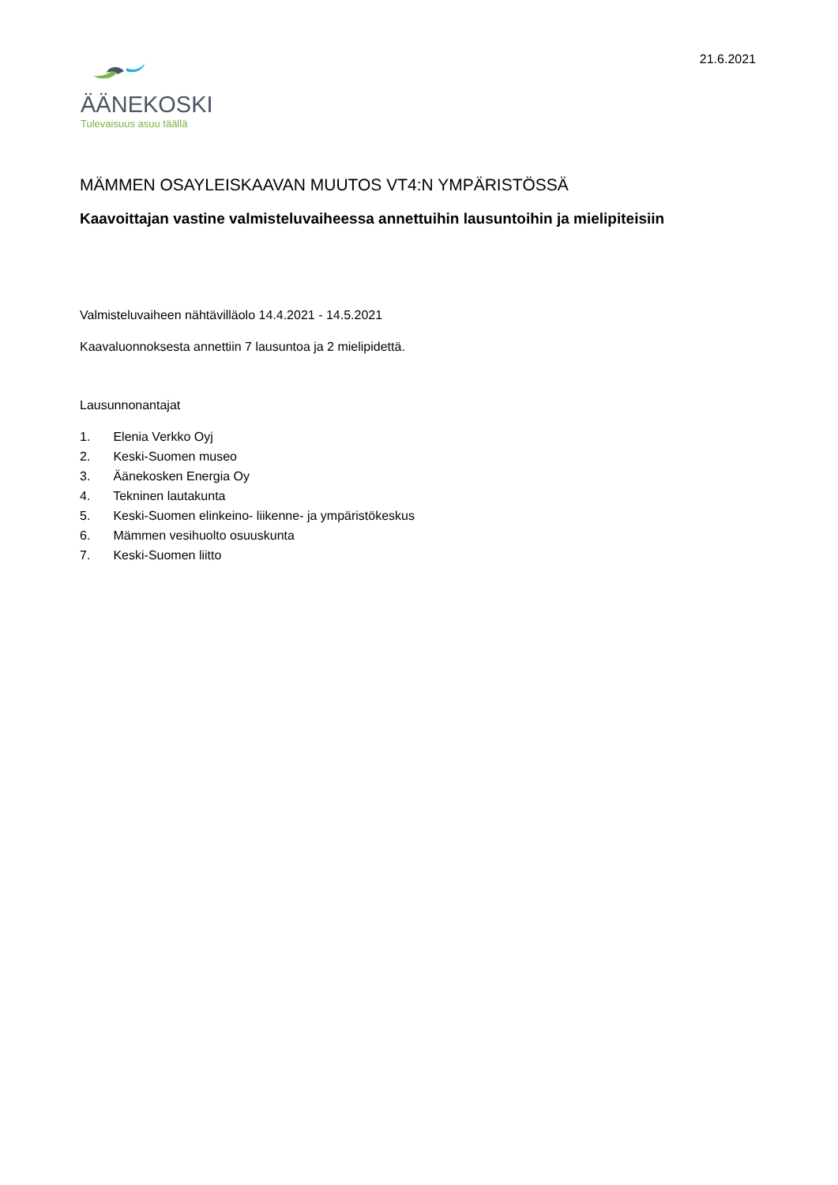21.6.2021
ÄÄNEKOSKI
Tulevaisuus asuu täällä
MÄMMEN OSAYLEISKAAVAN MUUTOS VT4:N YMPÄRISTÖSSÄ
Kaavoittajan vastine valmisteluvaiheessa annettuihin lausuntoihin ja mielipiteisiin
Valmisteluvaiheen nähtävilläolo 14.4.2021 - 14.5.2021
Kaavaluonnoksesta annettiin 7 lausuntoa ja 2 mielipidettä.
Lausunnonantajat
1. Elenia Verkko Oyj
2. Keski-Suomen museo
3. Äänekosken Energia Oy
4. Tekninen lautakunta
5. Keski-Suomen elinkeino- liikenne- ja ympäristökeskus
6. Mämmen vesihuolto osuuskunta
7. Keski-Suomen liitto